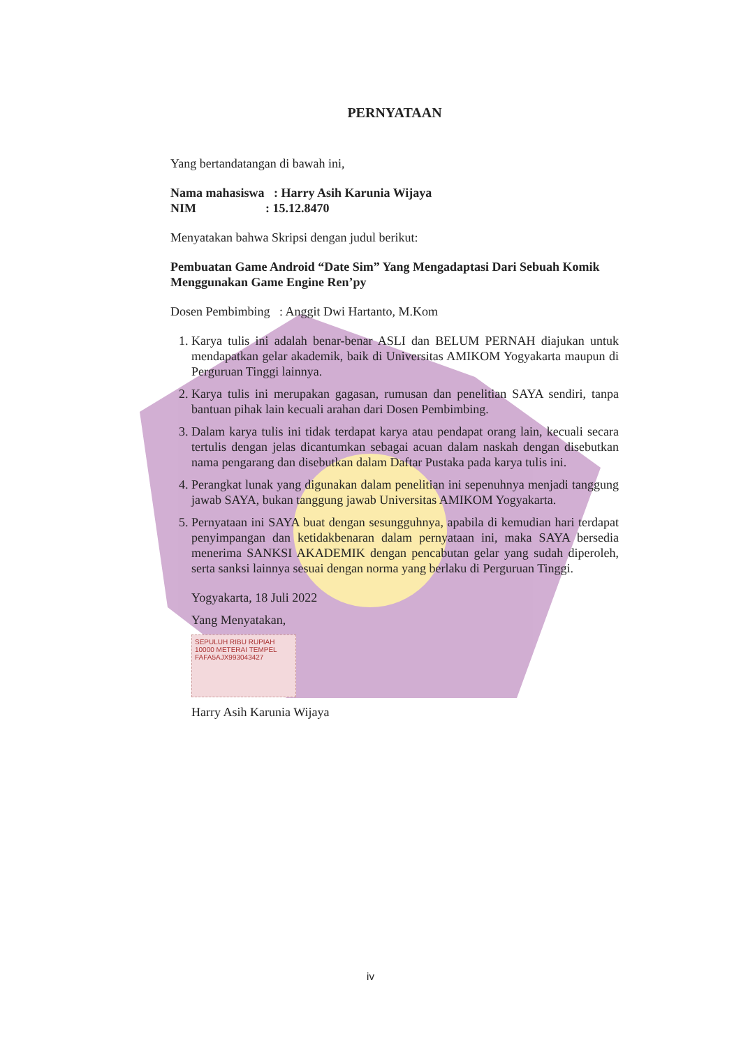PERNYATAAN
Yang bertandatangan di bawah ini,
Nama mahasiswa : Harry Asih Karunia Wijaya
NIM : 15.12.8470
Menyatakan bahwa Skripsi dengan judul berikut:
Pembuatan Game Android “Date Sim” Yang Mengadaptasi Dari Sebuah Komik Menggunakan Game Engine Ren’py
Dosen Pembimbing : Anggit Dwi Hartanto, M.Kom
1. Karya tulis ini adalah benar-benar ASLI dan BELUM PERNAH diajukan untuk mendapatkan gelar akademik, baik di Universitas AMIKOM Yogyakarta maupun di Perguruan Tinggi lainnya.
2. Karya tulis ini merupakan gagasan, rumusan dan penelitian SAYA sendiri, tanpa bantuan pihak lain kecuali arahan dari Dosen Pembimbing.
3. Dalam karya tulis ini tidak terdapat karya atau pendapat orang lain, kecuali secara tertulis dengan jelas dicantumkan sebagai acuan dalam naskah dengan disebutkan nama pengarang dan disebutkan dalam Daftar Pustaka pada karya tulis ini.
4. Perangkat lunak yang digunakan dalam penelitian ini sepenuhnya menjadi tanggung jawab SAYA, bukan tanggung jawab Universitas AMIKOM Yogyakarta.
5. Pernyataan ini SAYA buat dengan sesungguhnya, apabila di kemudian hari terdapat penyimpangan dan ketidakbenaran dalam pernyataan ini, maka SAYA bersedia menerima SANKSI AKADEMIK dengan pencabutan gelar yang sudah diperoleh, serta sanksi lainnya sesuai dengan norma yang berlaku di Perguruan Tinggi.
Yogyakarta, 18 Juli 2022
Yang Menyatakan,
SEPULUH RIBU RUPIAH 10000 METERAI TEMPEL
FAFA5AJX993043427
Harry Asih Karunia Wijaya
iv